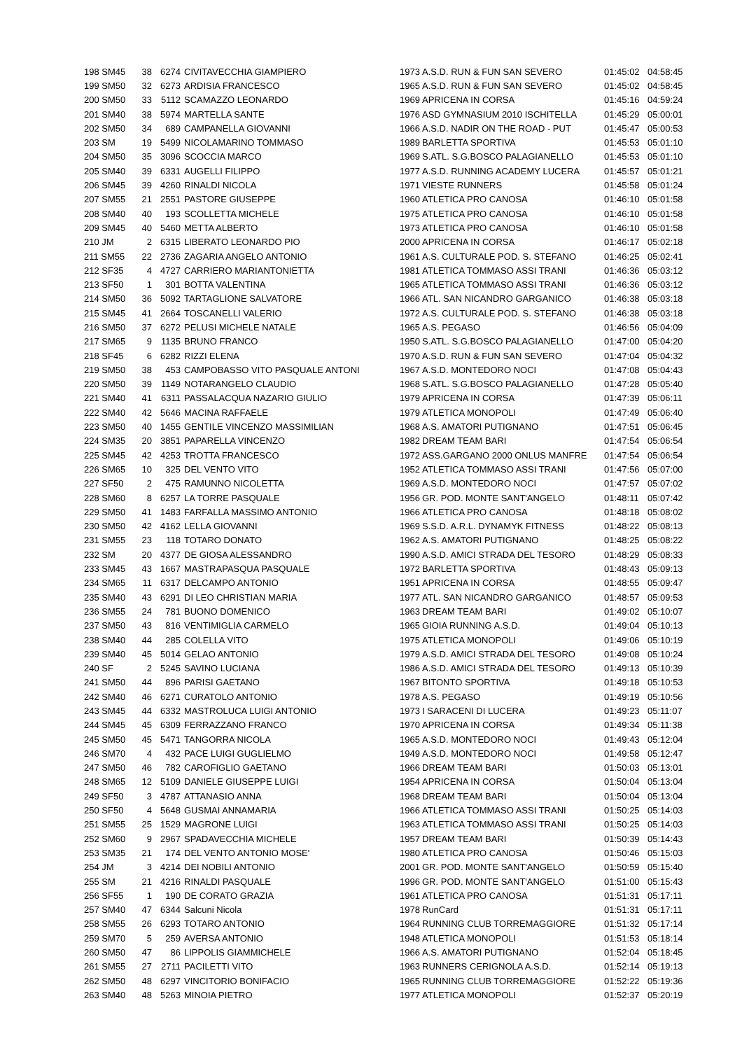| 198 SM45 | 38 | 6274 | CIVITAVECCHIA GIAMPIERO | 1973 | A.S.D. RUN & FUN SAN SEVERO | 01:45:02 | 04:58:45 |
| 199 SM50 | 32 | 6273 | ARDISIA FRANCESCO | 1965 | A.S.D. RUN & FUN SAN SEVERO | 01:45:02 | 04:58:45 |
| 200 SM50 | 33 | 5112 | SCAMAZZO LEONARDO | 1969 | APRICENA IN CORSA | 01:45:16 | 04:59:24 |
| 201 SM40 | 38 | 5974 | MARTELLA SANTE | 1976 | ASD GYMNASIUM 2010 ISCHITELLA | 01:45:29 | 05:00:01 |
| 202 SM50 | 34 | 689 | CAMPANELLA GIOVANNI | 1966 | A.S.D. NADIR ON THE ROAD - PUT | 01:45:47 | 05:00:53 |
| 203 SM | 19 | 5499 | NICOLAMARINO TOMMASO | 1989 | BARLETTA SPORTIVA | 01:45:53 | 05:01:10 |
| 204 SM50 | 35 | 3096 | SCOCCIA MARCO | 1969 | S.ATL. S.G.BOSCO PALAGIANELLO | 01:45:53 | 05:01:10 |
| 205 SM40 | 39 | 6331 | AUGELLI FILIPPO | 1977 | A.S.D. RUNNING ACADEMY LUCERA | 01:45:57 | 05:01:21 |
| 206 SM45 | 39 | 4260 | RINALDI NICOLA | 1971 | VIESTE RUNNERS | 01:45:58 | 05:01:24 |
| 207 SM55 | 21 | 2551 | PASTORE GIUSEPPE | 1960 | ATLETICA PRO CANOSA | 01:46:10 | 05:01:58 |
| 208 SM40 | 40 | 193 | SCOLLETTA MICHELE | 1975 | ATLETICA PRO CANOSA | 01:46:10 | 05:01:58 |
| 209 SM45 | 40 | 5460 | METTA ALBERTO | 1973 | ATLETICA PRO CANOSA | 01:46:10 | 05:01:58 |
| 210 JM | 2 | 6315 | LIBERATO LEONARDO PIO | 2000 | APRICENA IN CORSA | 01:46:17 | 05:02:18 |
| 211 SM55 | 22 | 2736 | ZAGARIA ANGELO ANTONIO | 1961 | A.S. CULTURALE POD. S. STEFANO | 01:46:25 | 05:02:41 |
| 212 SF35 | 4 | 4727 | CARRIERO MARIANTONIETTA | 1981 | ATLETICA TOMMASO ASSI TRANI | 01:46:36 | 05:03:12 |
| 213 SF50 | 1 | 301 | BOTTA VALENTINA | 1965 | ATLETICA TOMMASO ASSI TRANI | 01:46:36 | 05:03:12 |
| 214 SM50 | 36 | 5092 | TARTAGLIONE SALVATORE | 1966 | ATL. SAN NICANDRO GARGANICO | 01:46:38 | 05:03:18 |
| 215 SM45 | 41 | 2664 | TOSCANELLI VALERIO | 1972 | A.S. CULTURALE POD. S. STEFANO | 01:46:38 | 05:03:18 |
| 216 SM50 | 37 | 6272 | PELUSI MICHELE NATALE | 1965 | A.S. PEGASO | 01:46:56 | 05:04:09 |
| 217 SM65 | 9 | 1135 | BRUNO FRANCO | 1950 | S.ATL. S.G.BOSCO PALAGIANELLO | 01:47:00 | 05:04:20 |
| 218 SF45 | 6 | 6282 | RIZZI ELENA | 1970 | A.S.D. RUN & FUN SAN SEVERO | 01:47:04 | 05:04:32 |
| 219 SM50 | 38 | 453 | CAMPOBASSO VITO PASQUALE ANTONI | 1967 | A.S.D. MONTEDORO NOCI | 01:47:08 | 05:04:43 |
| 220 SM50 | 39 | 1149 | NOTARANGELO CLAUDIO | 1968 | S.ATL. S.G.BOSCO PALAGIANELLO | 01:47:28 | 05:05:40 |
| 221 SM40 | 41 | 6311 | PASSALACQUA NAZARIO GIULIO | 1979 | APRICENA IN CORSA | 01:47:39 | 05:06:11 |
| 222 SM40 | 42 | 5646 | MACINA RAFFAELE | 1979 | ATLETICA MONOPOLI | 01:47:49 | 05:06:40 |
| 223 SM50 | 40 | 1455 | GENTILE VINCENZO MASSIMILIAN | 1968 | A.S. AMATORI PUTIGNANO | 01:47:51 | 05:06:45 |
| 224 SM35 | 20 | 3851 | PAPARELLA VINCENZO | 1982 | DREAM TEAM BARI | 01:47:54 | 05:06:54 |
| 225 SM45 | 42 | 4253 | TROTTA FRANCESCO | 1972 | ASS.GARGANO 2000 ONLUS MANFRE | 01:47:54 | 05:06:54 |
| 226 SM65 | 10 | 325 | DEL VENTO VITO | 1952 | ATLETICA TOMMASO ASSI TRANI | 01:47:56 | 05:07:00 |
| 227 SF50 | 2 | 475 | RAMUNNO NICOLETTA | 1969 | A.S.D. MONTEDORO NOCI | 01:47:57 | 05:07:02 |
| 228 SM60 | 8 | 6257 | LA TORRE PASQUALE | 1956 | GR. POD. MONTE SANT'ANGELO | 01:48:11 | 05:07:42 |
| 229 SM50 | 41 | 1483 | FARFALLA MASSIMO ANTONIO | 1966 | ATLETICA PRO CANOSA | 01:48:18 | 05:08:02 |
| 230 SM50 | 42 | 4162 | LELLA GIOVANNI | 1969 | S.S.D. A.R.L. DYNAMYK FITNESS | 01:48:22 | 05:08:13 |
| 231 SM55 | 23 | 118 | TOTARO DONATO | 1962 | A.S. AMATORI PUTIGNANO | 01:48:25 | 05:08:22 |
| 232 SM | 20 | 4377 | DE GIOSA ALESSANDRO | 1990 | A.S.D. AMICI STRADA DEL TESORO | 01:48:29 | 05:08:33 |
| 233 SM45 | 43 | 1667 | MASTRAPASQUA PASQUALE | 1972 | BARLETTA SPORTIVA | 01:48:43 | 05:09:13 |
| 234 SM65 | 11 | 6317 | DELCAMPO ANTONIO | 1951 | APRICENA IN CORSA | 01:48:55 | 05:09:47 |
| 235 SM40 | 43 | 6291 | DI LEO CHRISTIAN MARIA | 1977 | ATL. SAN NICANDRO GARGANICO | 01:48:57 | 05:09:53 |
| 236 SM55 | 24 | 781 | BUONO DOMENICO | 1963 | DREAM TEAM BARI | 01:49:02 | 05:10:07 |
| 237 SM50 | 43 | 816 | VENTIMIGLIA CARMELO | 1965 | GIOIA RUNNING A.S.D. | 01:49:04 | 05:10:13 |
| 238 SM40 | 44 | 285 | COLELLA VITO | 1975 | ATLETICA MONOPOLI | 01:49:06 | 05:10:19 |
| 239 SM40 | 45 | 5014 | GELAO ANTONIO | 1979 | A.S.D. AMICI STRADA DEL TESORO | 01:49:08 | 05:10:24 |
| 240 SF | 2 | 5245 | SAVINO LUCIANA | 1986 | A.S.D. AMICI STRADA DEL TESORO | 01:49:13 | 05:10:39 |
| 241 SM50 | 44 | 896 | PARISI GAETANO | 1967 | BITONTO SPORTIVA | 01:49:18 | 05:10:53 |
| 242 SM40 | 46 | 6271 | CURATOLO ANTONIO | 1978 | A.S. PEGASO | 01:49:19 | 05:10:56 |
| 243 SM45 | 44 | 6332 | MASTROLUCA LUIGI ANTONIO | 1973 | I SARACENI DI LUCERA | 01:49:23 | 05:11:07 |
| 244 SM45 | 45 | 6309 | FERRAZZANO FRANCO | 1970 | APRICENA IN CORSA | 01:49:34 | 05:11:38 |
| 245 SM50 | 45 | 5471 | TANGORRA NICOLA | 1965 | A.S.D. MONTEDORO NOCI | 01:49:43 | 05:12:04 |
| 246 SM70 | 4 | 432 | PACE LUIGI GUGLIELMO | 1949 | A.S.D. MONTEDORO NOCI | 01:49:58 | 05:12:47 |
| 247 SM50 | 46 | 782 | CAROFIGLIO GAETANO | 1966 | DREAM TEAM BARI | 01:50:03 | 05:13:01 |
| 248 SM65 | 12 | 5109 | DANIELE GIUSEPPE LUIGI | 1954 | APRICENA IN CORSA | 01:50:04 | 05:13:04 |
| 249 SF50 | 3 | 4787 | ATTANASIO ANNA | 1968 | DREAM TEAM BARI | 01:50:04 | 05:13:04 |
| 250 SF50 | 4 | 5648 | GUSMAI ANNAMARIA | 1966 | ATLETICA TOMMASO ASSI TRANI | 01:50:25 | 05:14:03 |
| 251 SM55 | 25 | 1529 | MAGRONE LUIGI | 1963 | ATLETICA TOMMASO ASSI TRANI | 01:50:25 | 05:14:03 |
| 252 SM60 | 9 | 2967 | SPADAVECCHIA MICHELE | 1957 | DREAM TEAM BARI | 01:50:39 | 05:14:43 |
| 253 SM35 | 21 | 174 | DEL VENTO ANTONIO MOSE' | 1980 | ATLETICA PRO CANOSA | 01:50:46 | 05:15:03 |
| 254 JM | 3 | 4214 | DEI NOBILI ANTONIO | 2001 | GR. POD. MONTE SANT'ANGELO | 01:50:59 | 05:15:40 |
| 255 SM | 21 | 4216 | RINALDI PASQUALE | 1996 | GR. POD. MONTE SANT'ANGELO | 01:51:00 | 05:15:43 |
| 256 SF55 | 1 | 190 | DE CORATO GRAZIA | 1961 | ATLETICA PRO CANOSA | 01:51:31 | 05:17:11 |
| 257 SM40 | 47 | 6344 | Salcuni Nicola | 1978 | RunCard | 01:51:31 | 05:17:11 |
| 258 SM55 | 26 | 6293 | TOTARO ANTONIO | 1964 | RUNNING CLUB TORREMAGGIORE | 01:51:32 | 05:17:14 |
| 259 SM70 | 5 | 259 | AVERSA ANTONIO | 1948 | ATLETICA MONOPOLI | 01:51:53 | 05:18:14 |
| 260 SM50 | 47 | 86 | LIPPOLIS GIAMMICHELE | 1966 | A.S. AMATORI PUTIGNANO | 01:52:04 | 05:18:45 |
| 261 SM55 | 27 | 2711 | PACILETTI VITO | 1963 | RUNNERS CERIGNOLA A.S.D. | 01:52:14 | 05:19:13 |
| 262 SM50 | 48 | 6297 | VINCITORIO BONIFACIO | 1965 | RUNNING CLUB TORREMAGGIORE | 01:52:22 | 05:19:36 |
| 263 SM40 | 48 | 5263 | MINOIA PIETRO | 1977 | ATLETICA MONOPOLI | 01:52:37 | 05:20:19 |